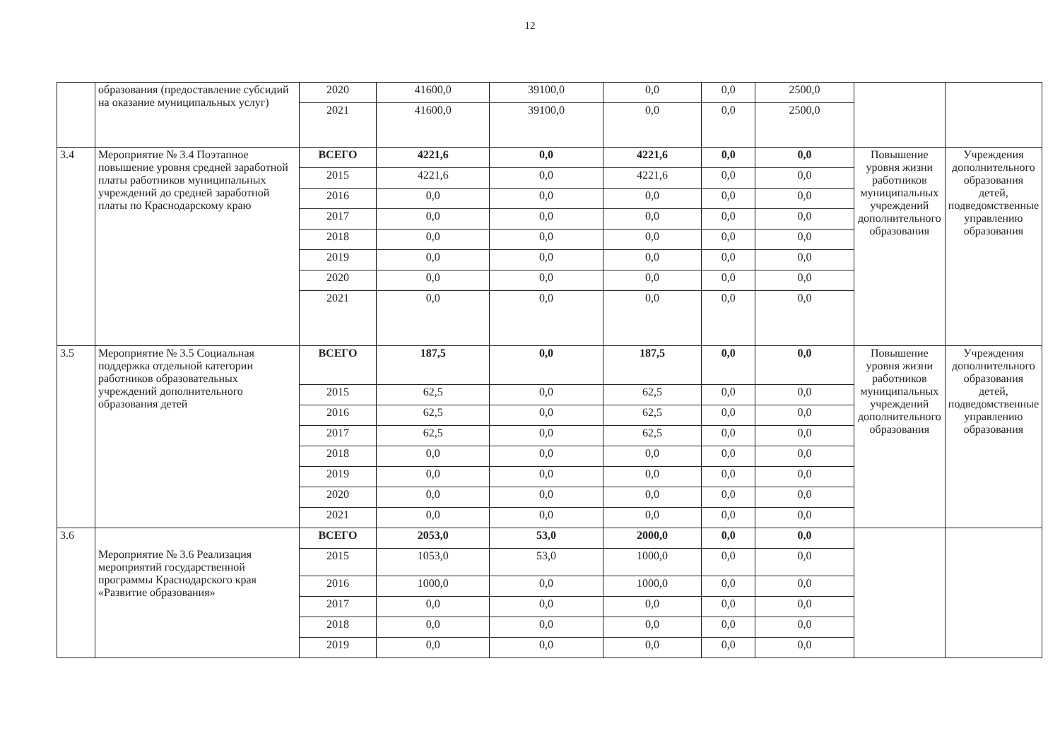12
| | образования (предоставление субсидий на оказание муниципальных услуг) | 2020 | 41600,0 | 39100,0 | 0,0 | 0,0 | 2500,0 | | |
| | | 2021 | 41600,0 | 39100,0 | 0,0 | 0,0 | 2500,0 | | |
| 3.4 | Мероприятие № 3.4 Поэтапное повышение уровня средней заработной платы работников муниципальных учреждений до средней заработной платы по Краснодарскому краю | ВСЕГО | 4221,6 | 0,0 | 4221,6 | 0,0 | 0,0 | Повышение уровня жизни работников муниципальных учреждений дополнительного образования | Учреждения дополнительного образования детей, подведомственные управлению образования |
| | | 2015 | 4221,6 | 0,0 | 4221,6 | 0,0 | 0,0 | | |
| | | 2016 | 0,0 | 0,0 | 0,0 | 0,0 | 0,0 | | |
| | | 2017 | 0,0 | 0,0 | 0,0 | 0,0 | 0,0 | | |
| | | 2018 | 0,0 | 0,0 | 0,0 | 0,0 | 0,0 | | |
| | | 2019 | 0,0 | 0,0 | 0,0 | 0,0 | 0,0 | | |
| | | 2020 | 0,0 | 0,0 | 0,0 | 0,0 | 0,0 | | |
| | | 2021 | 0,0 | 0,0 | 0,0 | 0,0 | 0,0 | | |
| 3.5 | Мероприятие № 3.5 Социальная поддержка отдельной категории работников образовательных учреждений дополнительного образования детей | ВСЕГО | 187,5 | 0,0 | 187,5 | 0,0 | 0,0 | Повышение уровня жизни работников муниципальных учреждений дополнительного образования | Учреждения дополнительного образования детей, подведомственные управлению образования |
| | | 2015 | 62,5 | 0,0 | 62,5 | 0,0 | 0,0 | | |
| | | 2016 | 62,5 | 0,0 | 62,5 | 0,0 | 0,0 | | |
| | | 2017 | 62,5 | 0,0 | 62,5 | 0,0 | 0,0 | | |
| | | 2018 | 0,0 | 0,0 | 0,0 | 0,0 | 0,0 | | |
| | | 2019 | 0,0 | 0,0 | 0,0 | 0,0 | 0,0 | | |
| | | 2020 | 0,0 | 0,0 | 0,0 | 0,0 | 0,0 | | |
| | | 2021 | 0,0 | 0,0 | 0,0 | 0,0 | 0,0 | | |
| 3.6 | Мероприятие № 3.6 Реализация мероприятий государственной программы Краснодарского края «Развитие образования» | ВСЕГО | 2053,0 | 53,0 | 2000,0 | 0,0 | 0,0 | | |
| | | 2015 | 1053,0 | 53,0 | 1000,0 | 0,0 | 0,0 | | |
| | | 2016 | 1000,0 | 0,0 | 1000,0 | 0,0 | 0,0 | | |
| | | 2017 | 0,0 | 0,0 | 0,0 | 0,0 | 0,0 | | |
| | | 2018 | 0,0 | 0,0 | 0,0 | 0,0 | 0,0 | | |
| | | 2019 | 0,0 | 0,0 | 0,0 | 0,0 | 0,0 | | |